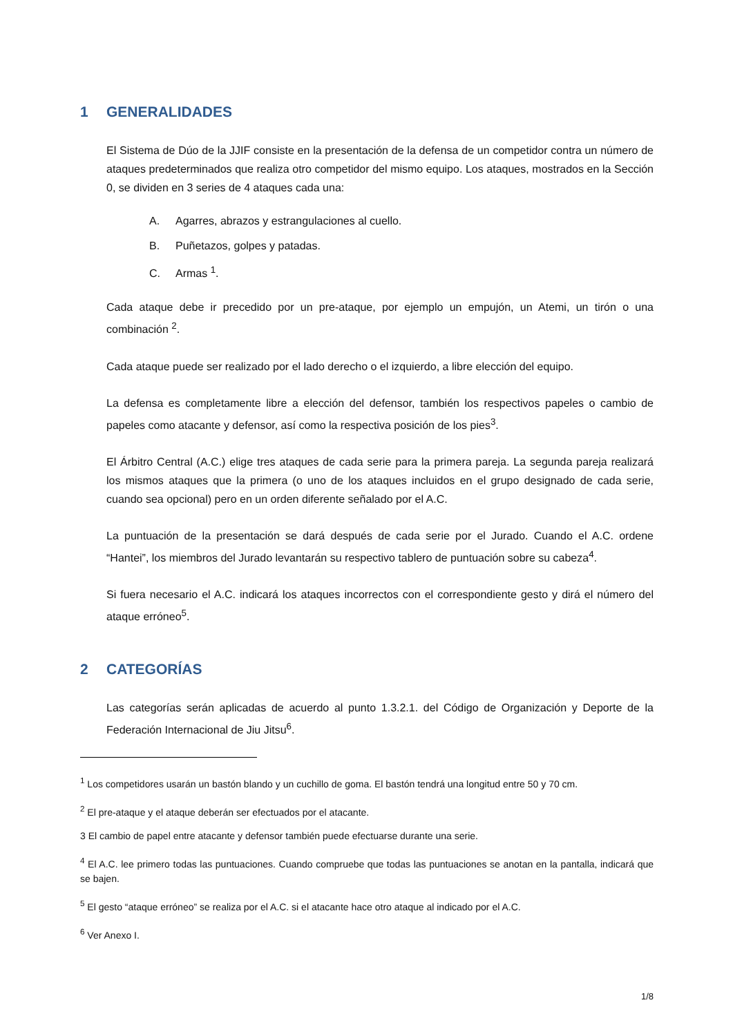1 GENERALIDADES
El Sistema de Dúo de la JJIF consiste en la presentación de la defensa de un competidor contra un número de ataques predeterminados que realiza otro competidor del mismo equipo. Los ataques, mostrados en la Sección 0, se dividen en 3 series de 4 ataques cada una:
A. Agarres, abrazos y estrangulaciones al cuello.
B. Puñetazos, golpes y patadas.
C. Armas <sup>1</sup>.
Cada ataque debe ir precedido por un pre-ataque, por ejemplo un empujón, un Atemi, un tirón o una combinación <sup>2</sup>.
Cada ataque puede ser realizado por el lado derecho o el izquierdo, a libre elección del equipo.
La defensa es completamente libre a elección del defensor, también los respectivos papeles o cambio de papeles como atacante y defensor, así como la respectiva posición de los pies<sup>3</sup>.
El Árbitro Central (A.C.) elige tres ataques de cada serie para la primera pareja. La segunda pareja realizará los mismos ataques que la primera (o uno de los ataques incluidos en el grupo designado de cada serie, cuando sea opcional) pero en un orden diferente señalado por el A.C.
La puntuación de la presentación se dará después de cada serie por el Jurado. Cuando el A.C. ordene “Hantei”, los miembros del Jurado levantarán su respectivo tablero de puntuación sobre su cabeza<sup>4</sup>.
Si fuera necesario el A.C. indicará los ataques incorrectos con el correspondiente gesto y dirá el número del ataque erróneo<sup>5</sup>.
2 CATEGORÍAS
Las categorías serán aplicadas de acuerdo al punto 1.3.2.1. del Código de Organización y Deporte de la Federación Internacional de Jiu Jitsu<sup>6</sup>.
<sup>1</sup> Los competidores usarán un bastón blando y un cuchillo de goma. El bastón tendrá una longitud entre 50 y 70 cm.
<sup>2</sup> El pre-ataque y el ataque deberán ser efectuados por el atacante.
3 El cambio de papel entre atacante y defensor también puede efectuarse durante una serie.
<sup>4</sup> El A.C. lee primero todas las puntuaciones. Cuando compruebe que todas las puntuaciones se anotan en la pantalla, indicará que se bajen.
<sup>5</sup> El gesto “ataque erróneo” se realiza por el A.C. si el atacante hace otro ataque al indicado por el A.C.
<sup>6</sup> Ver Anexo I.
1/8